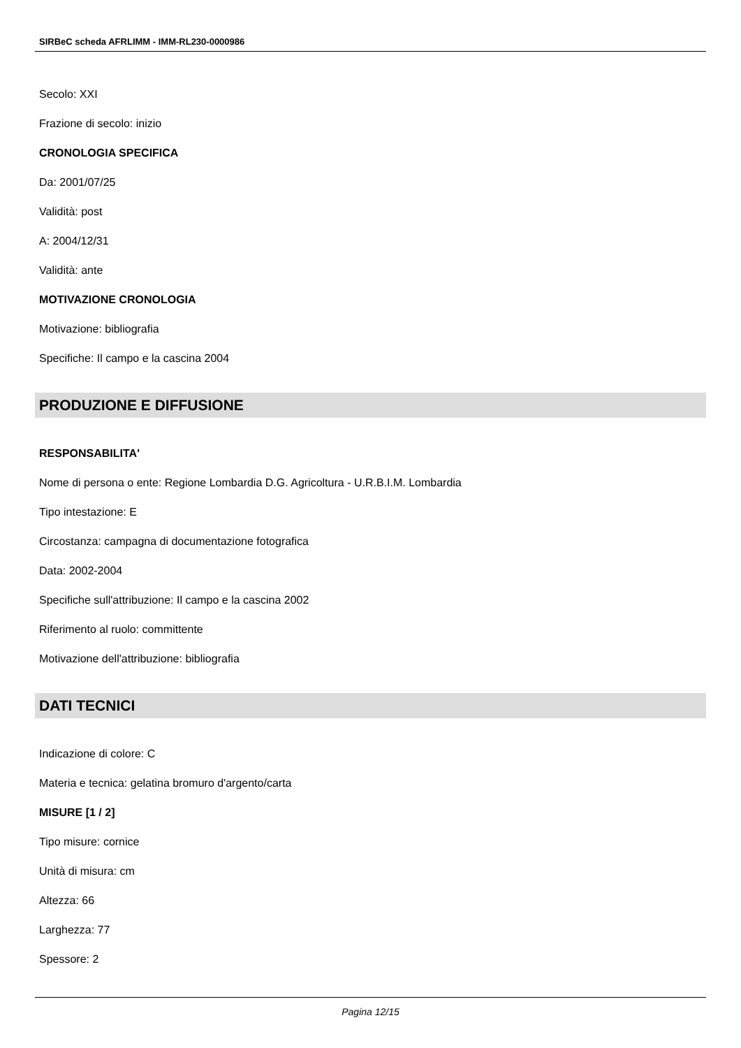SIRBeC scheda AFRLIMM - IMM-RL230-0000986
Secolo: XXI
Frazione di secolo: inizio
CRONOLOGIA SPECIFICA
Da: 2001/07/25
Validità: post
A: 2004/12/31
Validità: ante
MOTIVAZIONE CRONOLOGIA
Motivazione: bibliografia
Specifiche: Il campo e la cascina 2004
PRODUZIONE E DIFFUSIONE
RESPONSABILITA'
Nome di persona o ente: Regione Lombardia D.G. Agricoltura - U.R.B.I.M. Lombardia
Tipo intestazione: E
Circostanza: campagna di documentazione fotografica
Data: 2002-2004
Specifiche sull'attribuzione: Il campo e la cascina 2002
Riferimento al ruolo: committente
Motivazione dell'attribuzione: bibliografia
DATI TECNICI
Indicazione di colore: C
Materia e tecnica: gelatina bromuro d'argento/carta
MISURE [1 / 2]
Tipo misure: cornice
Unità di misura: cm
Altezza: 66
Larghezza: 77
Spessore: 2
Pagina 12/15